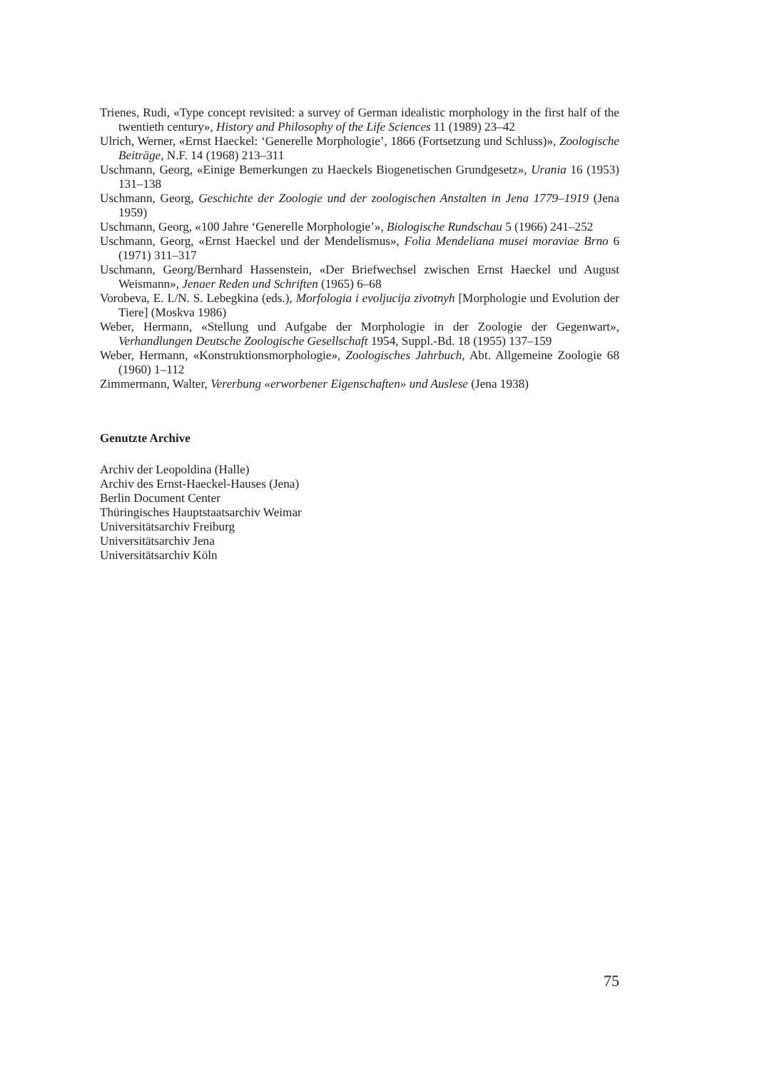Trienes, Rudi, «Type concept revisited: a survey of German idealistic morphology in the first half of the twentieth century», History and Philosophy of the Life Sciences 11 (1989) 23–42
Ulrich, Werner, «Ernst Haeckel: ‘Generelle Morphologie’, 1866 (Fortsetzung und Schluss)», Zoologische Beiträge, N.F. 14 (1968) 213–311
Uschmann, Georg, «Einige Bemerkungen zu Haeckels Biogenetischen Grundgesetz», Urania 16 (1953) 131–138
Uschmann, Georg, Geschichte der Zoologie und der zoologischen Anstalten in Jena 1779–1919 (Jena 1959)
Uschmann, Georg, «100 Jahre ‘Generelle Morphologie’», Biologische Rundschau 5 (1966) 241–252
Uschmann, Georg, «Ernst Haeckel und der Mendelismus», Folia Mendeliana musei moraviae Brno 6 (1971) 311–317
Uschmann, Georg/Bernhard Hassenstein, «Der Briefwechsel zwischen Ernst Haeckel und August Weismann», Jenaer Reden und Schriften (1965) 6–68
Vorobeva, E. I./N. S. Lebegkina (eds.), Morfologia i evoljucija zivotnyh [Morphologie und Evolution der Tiere] (Moskva 1986)
Weber, Hermann, «Stellung und Aufgabe der Morphologie in der Zoologie der Gegenwart», Verhandlungen Deutsche Zoologische Gesellschaft 1954, Suppl.-Bd. 18 (1955) 137–159
Weber, Hermann, «Konstruktionsmorphologie», Zoologisches Jahrbuch, Abt. Allgemeine Zoologie 68 (1960) 1–112
Zimmermann, Walter, Vererbung «erworbener Eigenschaften» und Auslese (Jena 1938)
Genutzte Archive
Archiv der Leopoldina (Halle)
Archiv des Ernst-Haeckel-Hauses (Jena)
Berlin Document Center
Thüringisches Hauptstaatsarchiv Weimar
Universitätsarchiv Freiburg
Universitätsarchiv Jena
Universitätsarchiv Köln
75